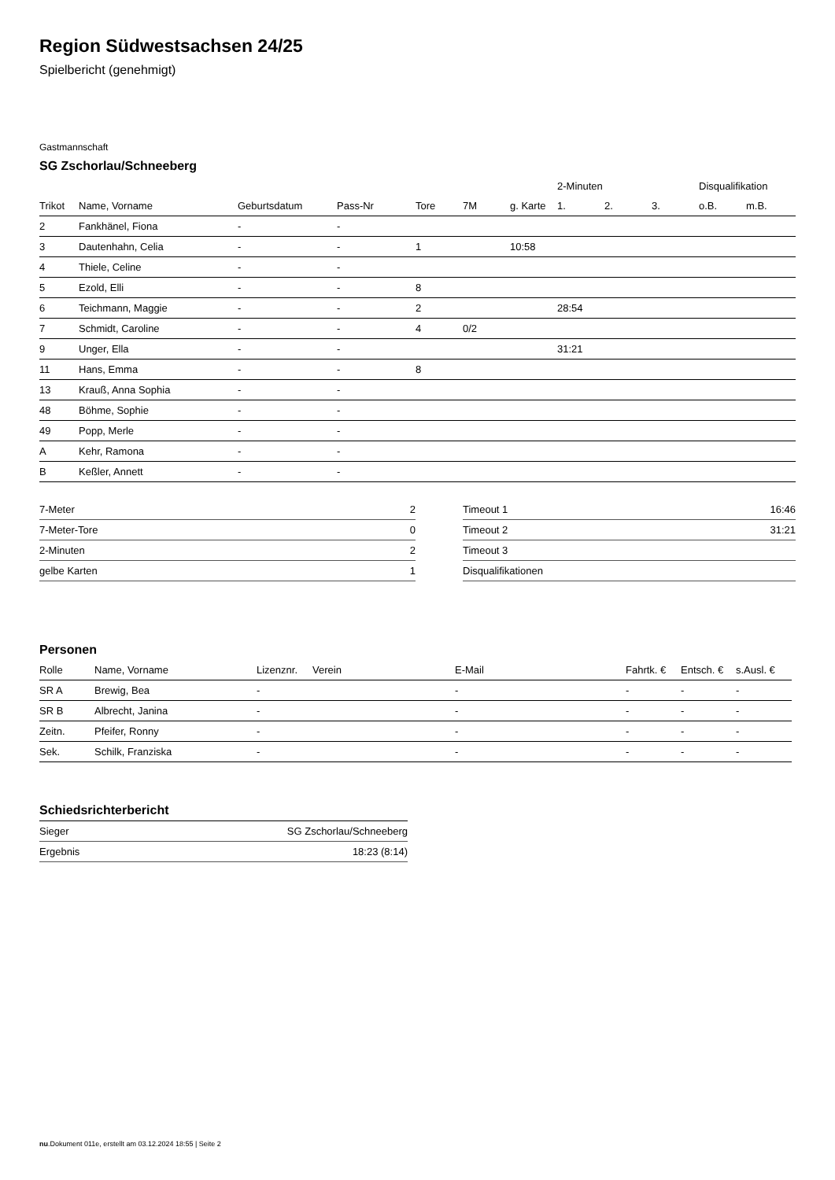Region Südwestsachsen 24/25
Spielbericht (genehmigt)
Gastmannschaft
SG Zschorlau/Schneeberg
| | | | | | | | 2-Minuten | | | Disqualifikation | |
| --- | --- | --- | --- | --- | --- | --- | --- | --- | --- | --- | --- |
| Trikot | Name, Vorname | Geburtsdatum | Pass-Nr | Tore | 7M | g. Karte | 1. | 2. | 3. | o.B. | m.B. |
| 2 | Fankhänel, Fiona | - | - | | | | | | | | |
| 3 | Dautenhahn, Celia | - | - | 1 | | 10:58 | | | | | |
| 4 | Thiele, Celine | - | - | | | | | | | | |
| 5 | Ezold, Elli | - | - | 8 | | | | | | | |
| 6 | Teichmann, Maggie | - | - | 2 | | | 28:54 | | | | |
| 7 | Schmidt, Caroline | - | - | 4 | 0/2 | | | | | | |
| 9 | Unger, Ella | - | - | | | | 31:21 | | | | |
| 11 | Hans, Emma | - | - | 8 | | | | | | | |
| 13 | Krauß, Anna Sophia | - | - | | | | | | | | |
| 48 | Böhme, Sophie | - | - | | | | | | | | |
| 49 | Popp, Merle | - | - | | | | | | | | |
| A | Kehr, Ramona | - | - | | | | | | | | |
| B | Keßler, Annett | - | - | | | | | | | | |
| 7-Meter | 2 |
| 7-Meter-Tore | 0 |
| 2-Minuten | 2 |
| gelbe Karten | 1 |
| Timeout 1 | 16:46 |
| Timeout 2 | 31:21 |
| Timeout 3 | |
| Disqualifikationen | |
Personen
| Rolle | Name, Vorname | Lizenznr. | Verein | E-Mail | Fahrtk. € | Entsch. € | s.Ausl. € |
| --- | --- | --- | --- | --- | --- | --- | --- |
| SR A | Brewig, Bea | - | | - | - | - | - |
| SR B | Albrecht, Janina | - | | - | - | - | - |
| Zeitn. | Pfeifer, Ronny | - | | - | - | - | - |
| Sek. | Schilk, Franziska | - | | - | - | - | - |
Schiedsrichterbericht
| Sieger | SG Zschorlau/Schneeberg |
| Ergebnis | 18:23 (8:14) |
nu.Dokument 011e, erstellt am 03.12.2024 18:55 | Seite 2